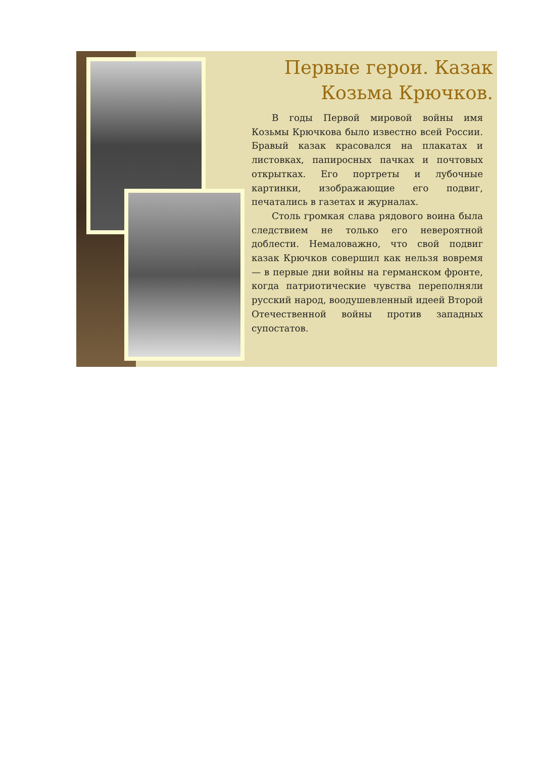Первые герои. Казак Козьма Крючков.
В годы Первой мировой войны имя Козьмы Крючкова было известно всей России. Бравый казак красовался на плакатах и листовках, папиросных пачках и почтовых открытках. Его портреты и лубочные картинки, изображающие его подвиг, печатались в газетах и журналах.
Столь громкая слава рядового воина была следствием не только его невероятной доблести. Немаловажно, что свой подвиг казак Крючков совершил как нельзя вовремя — в первые дни войны на германском фронте, когда патриотические чувства переполняли русский народ, воодушевленный идеей Второй Отечественной войны против западных супостатов.